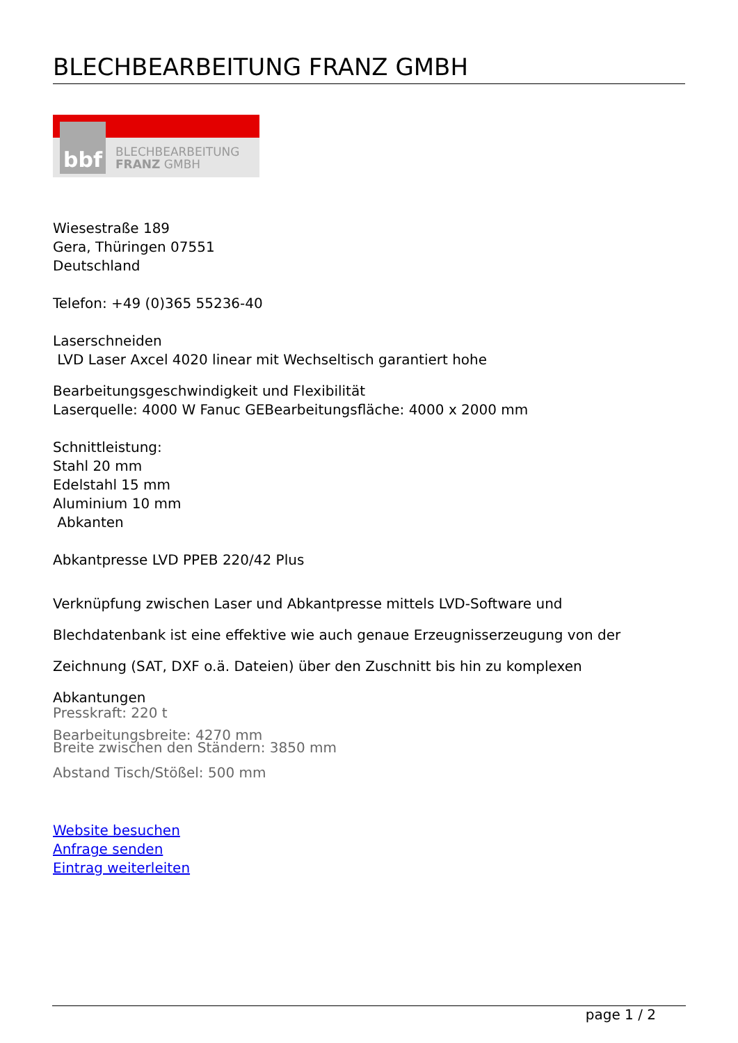BLECHBEARBEITUNG FRANZ GMBH
bbf
BLECHBEARBEITUNG
FRANZ GMBH
Wiesestraße 189
Gera, Thüringen 07551
Deutschland
Telefon: +49 (0)365 55236-40
Laserschneiden
LVD Laser Axcel 4020 linear mit Wechseltisch garantiert hohe
Bearbeitungsgeschwindigkeit und Flexibilität
Laserquelle: 4000 W Fanuc GEBearbeitungsfläche: 4000 x 2000 mm
Schnittleistung:
Stahl 20 mm
Edelstahl 15 mm
Aluminium 10 mm
Abkanten
Abkantpresse LVD PPEB 220/42 Plus
Verknüpfung zwischen Laser und Abkantpresse mittels LVD-Software und
Blechdatenbank ist eine effektive wie auch genaue Erzeugnisserzeugung von der
Zeichnung (SAT, DXF o.ä. Dateien) über den Zuschnitt bis hin zu komplexen
Abkantungen
Presskraft: 220 t
Bearbeitungsbreite: 4270 mm
Breite zwischen den Ständern: 3850 mm
Abstand Tisch/Stößel: 500 mm
Website besuchen
Anfrage senden
Eintrag weiterleiten
page 1 / 2